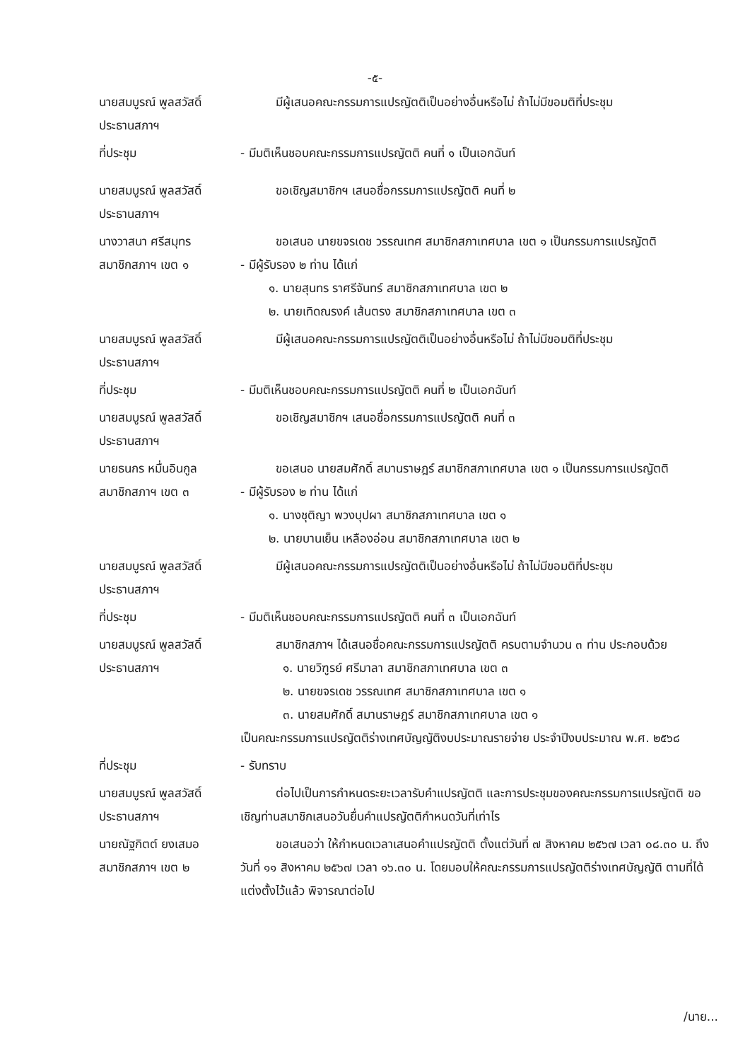-๕-
นายสมบูรณ์ พูลสวัสดิ์
ประธานสภาฯ
มีผู้เสนอคณะกรรมการแปรญัตติเป็นอย่างอื่นหรือไม่ ถ้าไม่มีขอมติที่ประชุม
ที่ประชุม - มีมติเห็นชอบคณะกรรมการแปรญัตติ คนที่ ๑ เป็นเอกฉันท์
นายสมบูรณ์ พูลสวัสดิ์
ประธานสภาฯ
ขอเชิญสมาชิกฯ เสนอชื่อกรรมการแปรญัตติ คนที่ ๒
นางวาสนา ศรีสมุทร
สมาชิกสภาฯ เขต ๑
ขอเสนอ นายขจรเดช วรรณเทศ สมาชิกสภาเทศบาล เขต ๑ เป็นกรรมการแปรญัตติ
- มีผู้รับรอง ๒ ท่าน ได้แก่
๑. นายสุนทร ราศรีจันทร์ สมาชิกสภาเทศบาล เขต ๒
๒. นายเทิดณรงค์ เส้นตรง สมาชิกสภาเทศบาล เขต ๓
นายสมบูรณ์ พูลสวัสดิ์
ประธานสภาฯ
มีผู้เสนอคณะกรรมการแปรญัตติเป็นอย่างอื่นหรือไม่ ถ้าไม่มีขอมติที่ประชุม
ที่ประชุม - มีมติเห็นชอบคณะกรรมการแปรญัตติ คนที่ ๒ เป็นเอกฉันท์
นายสมบูรณ์ พูลสวัสดิ์
ประธานสภาฯ
ขอเชิญสมาชิกฯ เสนอชื่อกรรมการแปรญัตติ คนที่ ๓
นายธนกร หมื่นอินกูล
สมาชิกสภาฯ เขต ๓
ขอเสนอ นายสมศักดิ์ สมานราษฎร์ สมาชิกสภาเทศบาล เขต ๑ เป็นกรรมการแปรญัตติ
- มีผู้รับรอง ๒ ท่าน ได้แก่
๑. นางชุติญา พวงบุปผา สมาชิกสภาเทศบาล เขต ๑
๒. นายบานเย็น เหลืองอ่อน สมาชิกสภาเทศบาล เขต ๒
นายสมบูรณ์ พูลสวัสดิ์
ประธานสภาฯ
มีผู้เสนอคณะกรรมการแปรญัตติเป็นอย่างอื่นหรือไม่ ถ้าไม่มีขอมติที่ประชุม
ที่ประชุม - มีมติเห็นชอบคณะกรรมการแปรญัตติ คนที่ ๓ เป็นเอกฉันท์
นายสมบูรณ์ พูลสวัสดิ์
ประธานสภาฯ
สมาชิกสภาฯ ได้เสนอชื่อคณะกรรมการแปรญัตติ ครบตามจำนวน ๓ ท่าน ประกอบด้วย
๑. นายวิฑูรย์ ศรีมาลา สมาชิกสภาเทศบาล เขต ๓
๒. นายขจรเดช วรรณเทศ สมาชิกสภาเทศบาล เขต ๑
๓. นายสมศักดิ์ สมานราษฎร์ สมาชิกสภาเทศบาล เขต ๑
เป็นคณะกรรมการแปรญัตติร่างเทศบัญญัติงบประมาณรายจ่าย ประจำปีงบประมาณ พ.ศ. ๒๕๖๘
ที่ประชุม - รับทราบ
นายสมบูรณ์ พูลสวัสดิ์
ประธานสภาฯ
ต่อไปเป็นการกำหนดระยะเวลารับคำแปรญัตติ และการประชุมของคณะกรรมการแปรญัตติ ขอเชิญท่านสมาชิกเสนอวันยื่นคำแปรญัตติกำหนดวันที่เท่าไร
นายณัฐกิตต์ ยงเสมอ
สมาชิกสภาฯ เขต ๒
ขอเสนอว่า ให้กำหนดเวลาเสนอคำแปรญัตติ ตั้งแต่วันที่ ๗ สิงหาคม ๒๕๖๗ เวลา ๐๘.๓๐ น. ถึงวันที่ ๑๑ สิงหาคม ๒๕๖๗ เวลา ๑๖.๓๐ น. โดยมอบให้คณะกรรมการแปรญัตติร่างเทศบัญญัติ ตามที่ได้แต่งตั้งไว้แล้ว พิจารณาต่อไป
/นาย...